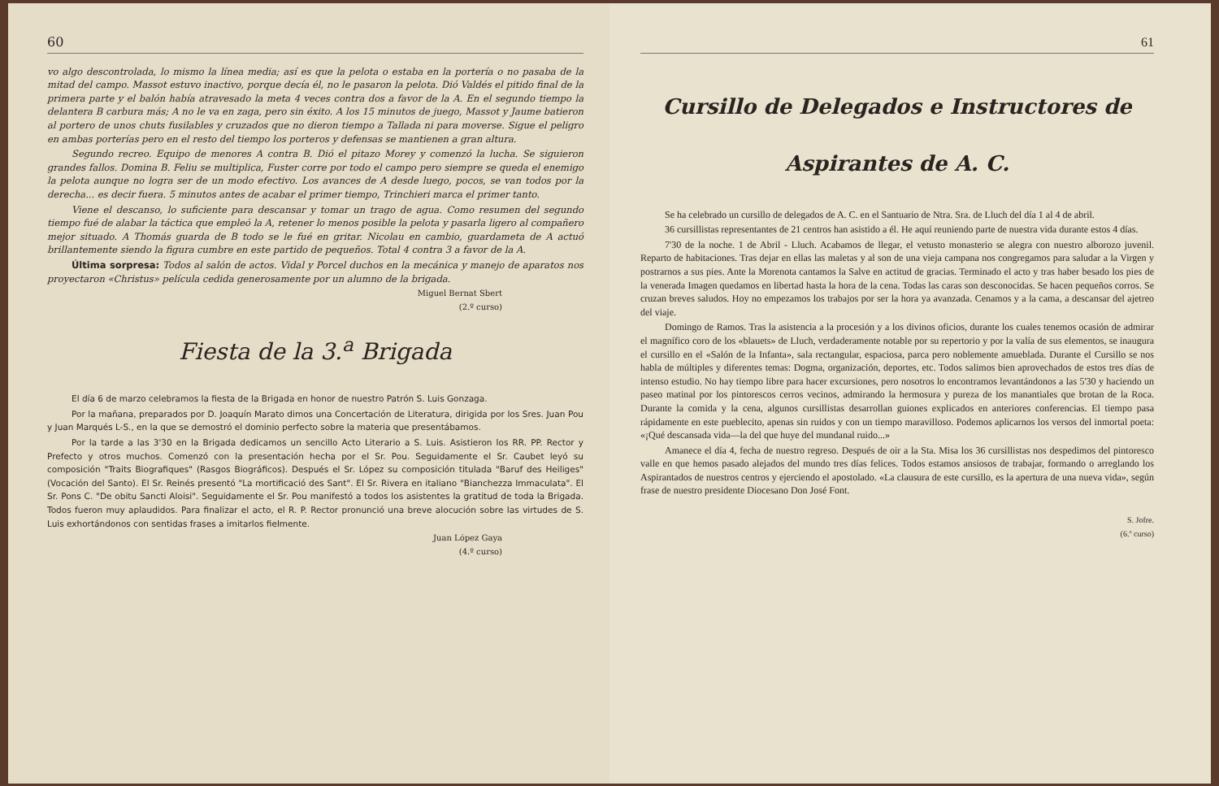60
vo algo descontrolada, lo mismo la línea media; así es que la pelota o estaba en la portería o no pasaba de la mitad del campo. Massot estuvo inactivo, porque decía él, no le pasaron la pelota. Dió Valdés el pitido final de la primera parte y el balón había atravesado la meta 4 veces contra dos a favor de la A. En el segundo tiempo la delantera B carbura más; A no le va en zaga, pero sin éxito. A los 15 minutos de juego, Massot y Jaume batieron al portero de unos chuts fusilables y cruzados que no dieron tiempo a Tallada ni para moverse. Sigue el peligro en ambas porterías pero en el resto del tiempo los porteros y defensas se mantienen a gran altura.
Segundo recreo. Equipo de menores A contra B. Dió el pitazo Morey y comenzó la lucha. Se siguieron grandes fallos. Domina B. Feliu se multiplica, Fuster corre por todo el campo pero siempre se queda el enemigo la pelota aunque no logra ser de un modo efectivo. Los avances de A desde luego, pocos, se van todos por la derecha... es decir fuera. 5 minutos antes de acabar el primer tiempo, Trinchieri marca el primer tanto.
Viene el descanso, lo suficiente para descansar y tomar un trago de agua. Como resumen del segundo tiempo fué de alabar la táctica que empleó la A, retener lo menos posible la pelota y pasarla ligero al compañero mejor situado. A Thomás guarda de B todo se le fué en gritar. Nicolau en cambio, guardameta de A actuó brillantemente siendo la figura cumbre en este partido de pequeños. Total 4 contra 3 a favor de la A.
Última sorpresa: Todos al salón de actos. Vidal y Porcel duchos en la mecánica y manejo de aparatos nos proyectaron «Christus» película cedida generosamente por un alumno de la brigada.
Miguel Bernat Sbert
(2.º curso)
Fiesta de la 3.<sup>a</sup> Brigada
El día 6 de marzo celebramos la fiesta de la Brigada en honor de nuestro Patrón S. Luis Gonzaga.
Por la mañana, preparados por D. Joaquín Marato dimos una Concertación de Literatura, dirigida por los Sres. Juan Pou y Juan Marqués L-S., en la que se demostró el dominio perfecto sobre la materia que presentábamos.
Por la tarde a las 3'30 en la Brigada dedicamos un sencillo Acto Literario a S. Luis. Asistieron los RR. PP. Rector y Prefecto y otros muchos. Comenzó con la presentación hecha por el Sr. Pou. Seguidamente el Sr. Caubet leyó su composición "Traits Biografiques" (Rasgos Biográficos). Después el Sr. López su composición titulada "Baruf des Heiliges" (Vocación del Santo). El Sr. Reinés presentó "La mortificació des Sant". El Sr. Rivera en italiano "Bianchezza Immaculata". El Sr. Pons C. "De obitu Sancti Aloisi". Seguidamente el Sr. Pou manifestó a todos los asistentes la gratitud de toda la Brigada. Todos fueron muy aplaudidos. Para finalizar el acto, el R. P. Rector pronunció una breve alocución sobre las virtudes de S. Luis exhortándonos con sentidas frases a imitarlos fielmente.
Juan López Gaya
(4.º curso)
61
Cursillo de Delegados e Instructores de Aspirantes de A. C.
Se ha celebrado un cursillo de delegados de A. C. en el Santuario de Ntra. Sra. de Lluch del día 1 al 4 de abril.
36 cursillistas representantes de 21 centros han asistido a él. He aquí reuniendo parte de nuestra vida durante estos 4 días.
7'30 de la noche. 1 de Abril - Lluch. Acabamos de llegar, el vetusto monasterio se alegra con nuestro alborozo juvenil. Reparto de habitaciones. Tras dejar en ellas las maletas y al son de una vieja campana nos congregamos para saludar a la Virgen y postrarnos a sus pies. Ante la Morenota cantamos la Salve en actitud de gracias. Terminado el acto y tras haber besado los pies de la venerada Imagen quedamos en libertad hasta la hora de la cena. Todas las caras son desconocidas. Se hacen pequeños corros. Se cruzan breves saludos. Hoy no empezamos los trabajos por ser la hora ya avanzada. Cenamos y a la cama, a descansar del ajetreo del viaje.
Domingo de Ramos. Tras la asistencia a la procesión y a los divinos oficios, durante los cuales tenemos ocasión de admirar el magnífico coro de los «blauets» de Lluch, verdaderamente notable por su repertorio y por la valía de sus elementos, se inaugura el cursillo en el «Salón de la Infanta», sala rectangular, espaciosa, parca pero noblemente amueblada. Durante el Cursillo se nos habla de múltiples y diferentes temas: Dogma, organización, deportes, etc. Todos salimos bien aprovechados de estos tres días de intenso estudio. No hay tiempo libre para hacer excursiones, pero nosotros lo encontramos levantándonos a las 5'30 y haciendo un paseo matinal por los pintorescos cerros vecinos, admirando la hermosura y pureza de los manantiales que brotan de la Roca. Durante la comida y la cena, algunos cursillistas desarrollan guiones explicados en anteriores conferencias. El tiempo pasa rápidamente en este pueblecito, apenas sin ruidos y con un tiempo maravilloso. Podemos aplicarnos los versos del inmortal poeta: «¡Qué descansada vida—la del que huye del mundanal ruido...»
Amanece el día 4, fecha de nuestro regreso. Después de oir a la Sta. Misa los 36 cursillistas nos despedimos del pintoresco valle en que hemos pasado alejados del mundo tres días felices. Todos estamos ansiosos de trabajar, formando o arreglando los Aspirantados de nuestros centros y ejerciendo el apostolado. «La clausura de este cursillo, es la apertura de una nueva vida», según frase de nuestro presidente Diocesano Don José Font.
S. Jofre.
(6.º curso)